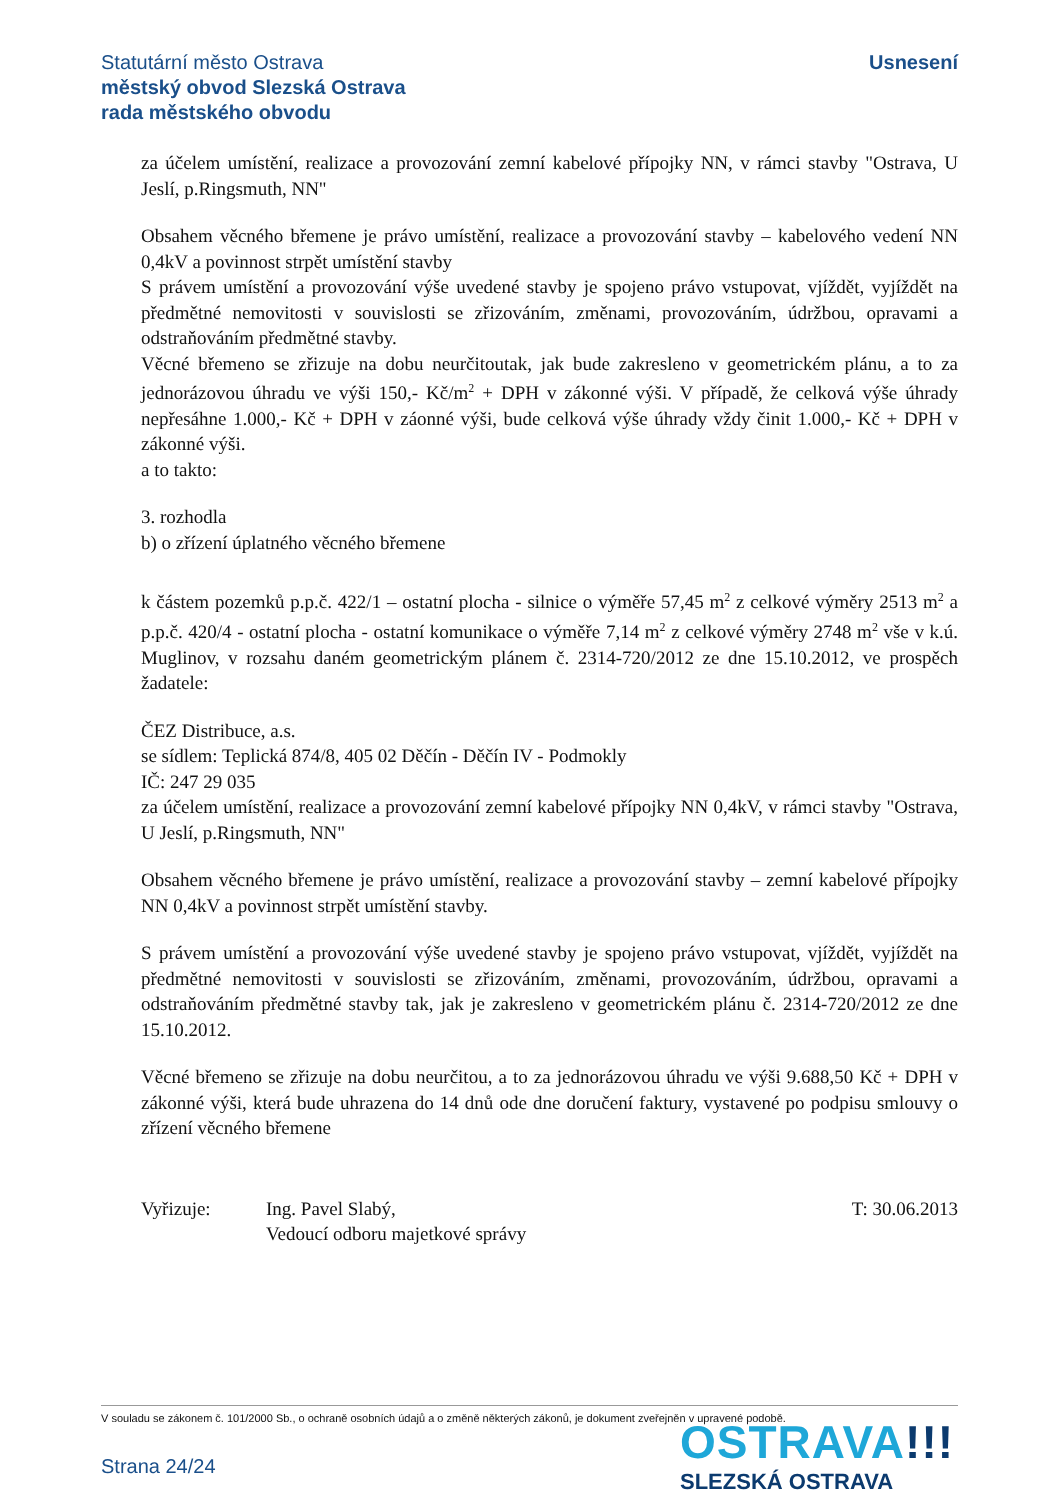Usnesení
Statutární město Ostrava
městský obvod Slezská Ostrava
rada městského obvodu
za účelem umístění, realizace a provozování zemní kabelové přípojky NN, v rámci stavby "Ostrava, U Jeslí, p.Ringsmuth, NN"
Obsahem věcného břemene je právo umístění, realizace a provozování stavby – kabelového vedení NN 0,4kV a povinnost strpět umístění stavby
S právem umístění a provozování výše uvedené stavby je spojeno právo vstupovat, vjíždět, vyjíždět na předmětné nemovitosti v souvislosti se zřizováním, změnami, provozováním, údržbou, opravami a odstraňováním předmětné stavby.
Věcné břemeno se zřizuje na dobu neurčitoutak, jak bude zakresleno v geometrickém plánu, a to za jednorázovou úhradu ve výši 150,- Kč/m<sup>2</sup> + DPH v zákonné výši. V případě, že celková výše úhrady nepřesáhne 1.000,- Kč + DPH v záonné výši, bude celková výše úhrady vždy činit 1.000,- Kč + DPH v zákonné výši.
a to takto:
3. rozhodla
b) o zřízení úplatného věcného břemene
k částem pozemků p.p.č. 422/1 – ostatní plocha - silnice o výměře 57,45 m<sup>2</sup> z celkové výměry 2513 m<sup>2</sup> a p.p.č. 420/4 - ostatní plocha - ostatní komunikace o výměře 7,14 m<sup>2</sup> z celkové výměry 2748 m<sup>2</sup> vše v k.ú. Muglinov, v rozsahu daném geometrickým plánem č. 2314-720/2012 ze dne 15.10.2012, ve prospěch žadatele:
ČEZ Distribuce, a.s.
se sídlem: Teplická 874/8, 405 02 Děčín - Děčín IV - Podmokly
IČ: 247 29 035
za účelem umístění, realizace a provozování zemní kabelové přípojky NN 0,4kV, v rámci stavby "Ostrava, U Jeslí, p.Ringsmuth, NN"
Obsahem věcného břemene je právo umístění, realizace a provozování stavby – zemní kabelové přípojky NN 0,4kV a povinnost strpět umístění stavby.
S právem umístění a provozování výše uvedené stavby je spojeno právo vstupovat, vjíždět, vyjíždět na předmětné nemovitosti v souvislosti se zřizováním, změnami, provozováním, údržbou, opravami a odstraňováním předmětné stavby tak, jak je zakresleno v geometrickém plánu č. 2314-720/2012 ze dne 15.10.2012.
Věcné břemeno se zřizuje na dobu neurčitou, a to za jednorázovou úhradu ve výši 9.688,50 Kč + DPH v zákonné výši, která bude uhrazena do 14 dnů ode dne doručení faktury, vystavené po podpisu smlouvy o zřízení věcného břemene
Vyřizuje: Ing. Pavel Slabý,
Vedoucí odboru majetkové správy
T: 30.06.2013
V souladu se zákonem č. 101/2000 Sb., o ochraně osobních údajů a o změně některých zákonů, je dokument zveřejněn v upravené podobě.
Strana 24/24
OSTRAVA!!!
SLEZSKÁ OSTRAVA